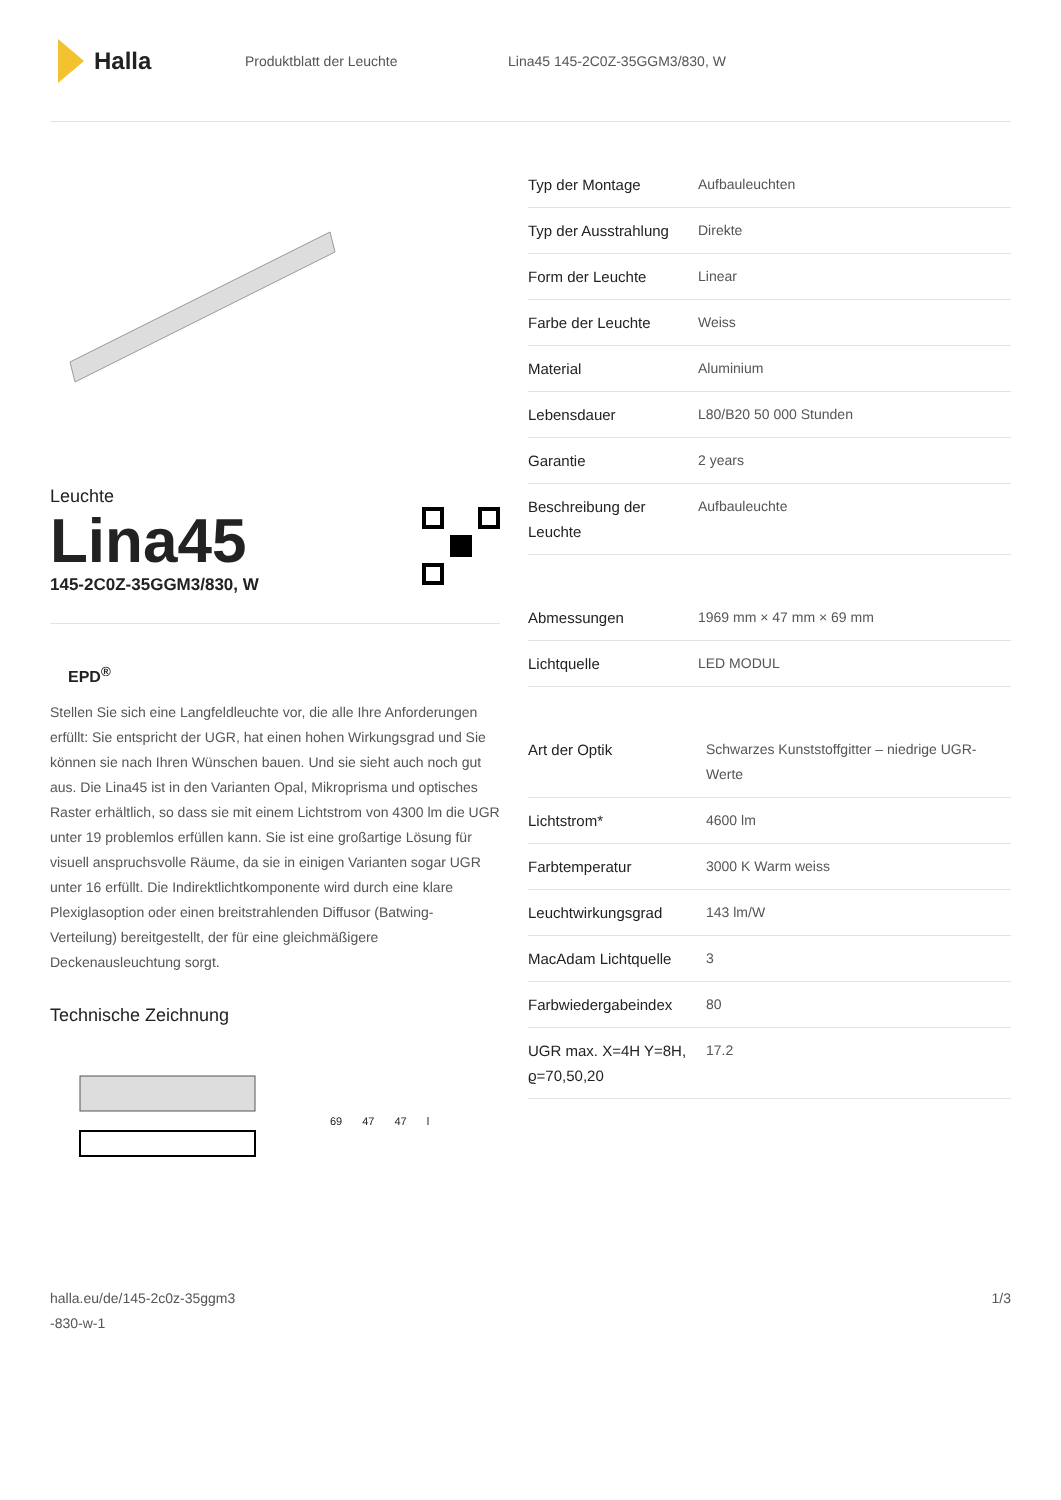Halla
Produktblatt der Leuchte Lina45 145-2C0Z-35GGM3/830, W
Leuchte
Lina45
145-2C0Z-35GGM3/830, W
EPD<sup>®</sup>
Stellen Sie sich eine Langfeldleuchte vor, die alle Ihre Anforderungen erfüllt: Sie entspricht der UGR, hat einen hohen Wirkungsgrad und Sie können sie nach Ihren Wünschen bauen. Und sie sieht auch noch gut aus. Die Lina45 ist in den Varianten Opal, Mikroprisma und optisches Raster erhältlich, so dass sie mit einem Lichtstrom von 4300 lm die UGR unter 19 problemlos erfüllen kann. Sie ist eine großartige Lösung für visuell anspruchsvolle Räume, da sie in einigen Varianten sogar UGR unter 16 erfüllt. Die Indirektlichtkomponente wird durch eine klare Plexiglasoption oder einen breitstrahlenden Diffusor (Batwing-Verteilung) bereitgestellt, der für eine gleichmäßigere Deckenausleuchtung sorgt.
Technische Zeichnung
69 47 47 l
| Typ der Montage | Aufbauleuchten |
| Typ der Ausstrahlung | Direkte |
| Form der Leuchte | Linear |
| Farbe der Leuchte | Weiss |
| Material | Aluminium |
| Lebensdauer | L80/B20 50 000 Stunden |
| Garantie | 2 years |
| Beschreibung der Leuchte | Aufbauleuchte |
| Abmessungen | 1969 mm × 47 mm × 69 mm |
| Lichtquelle | LED MODUL |
| Art der Optik | Schwarzes Kunststoffgitter – niedrige UGR-Werte |
| Lichtstrom* | 4600 lm |
| Farbtemperatur | 3000 K Warm weiss |
| Leuchtwirkungsgrad | 143 lm/W |
| MacAdam Lichtquelle | 3 |
| Farbwiedergabeindex | 80 |
| UGR max. X=4H Y=8H, ϱ=70,50,20 | 17.2 |
halla.eu/de/145-2c0z-35ggm3
-830-w-1
1/3